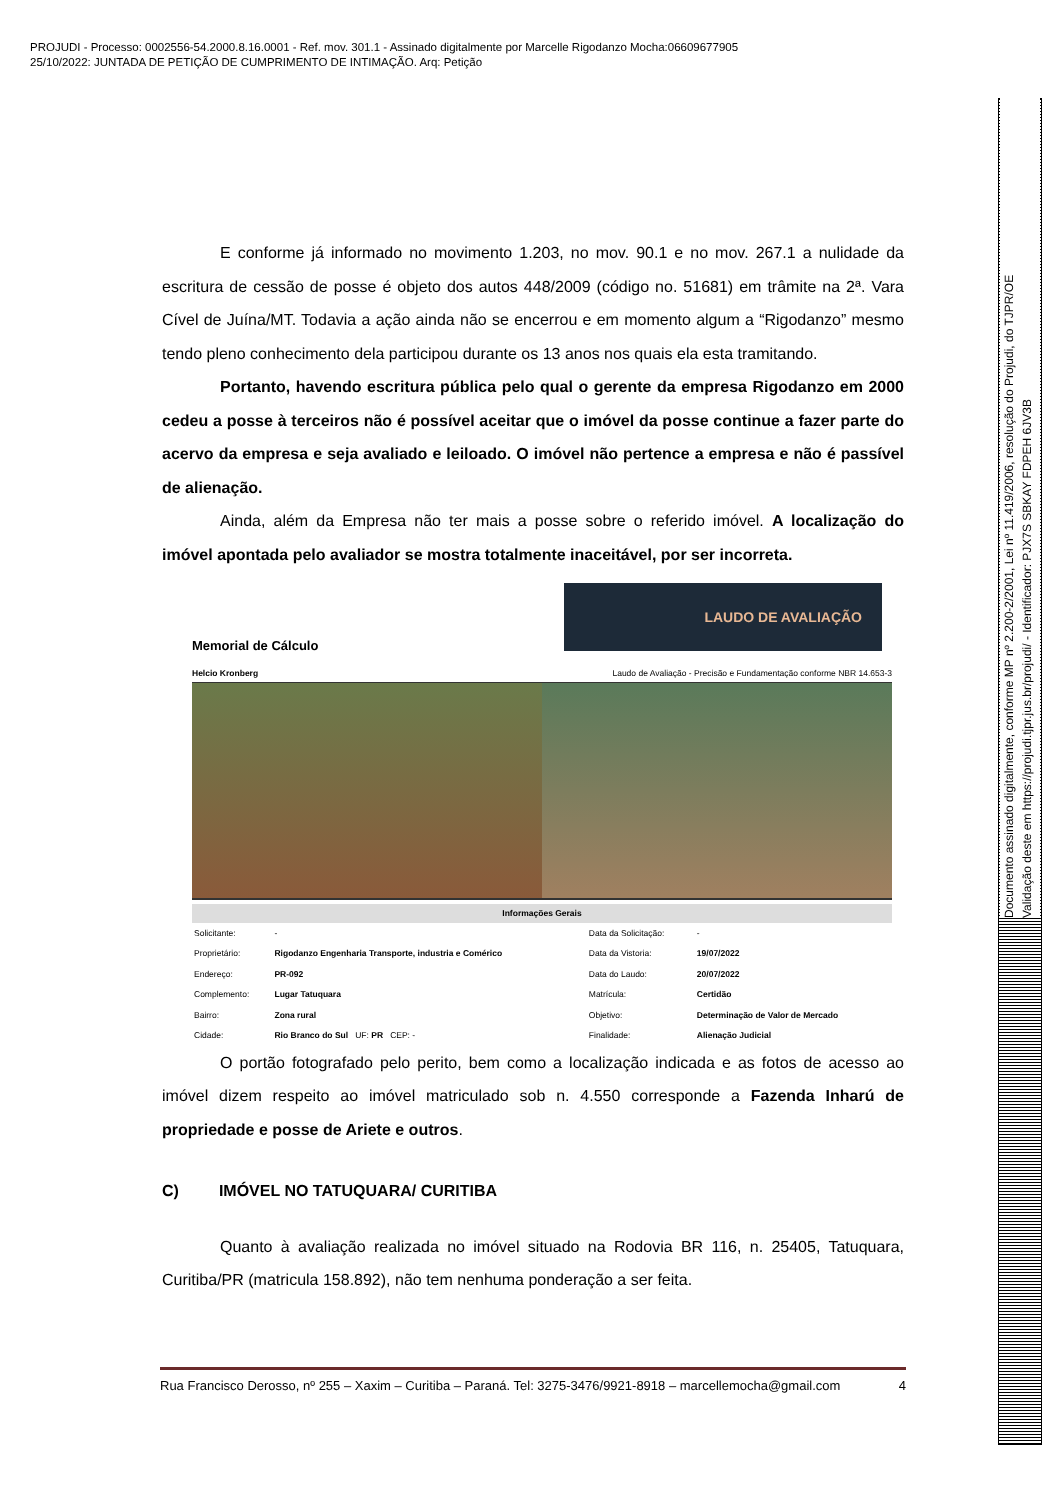PROJUDI - Processo: 0002556-54.2000.8.16.0001 - Ref. mov. 301.1 - Assinado digitalmente por Marcelle Rigodanzo Mocha:06609677905
25/10/2022: JUNTADA DE PETIÇÃO DE CUMPRIMENTO DE INTIMAÇÃO. Arq: Petição
E conforme já informado no movimento 1.203, no mov. 90.1 e no mov. 267.1 a nulidade da escritura de cessão de posse é objeto dos autos 448/2009 (código no. 51681) em trâmite na 2ª. Vara Cível de Juína/MT. Todavia a ação ainda não se encerrou e em momento algum a “Rigodanzo” mesmo tendo pleno conhecimento dela participou durante os 13 anos nos quais ela esta tramitando.
Portanto, havendo escritura pública pelo qual o gerente da empresa Rigodanzo em 2000 cedeu a posse à terceiros não é possível aceitar que o imóvel da posse continue a fazer parte do acervo da empresa e seja avaliado e leiloado. O imóvel não pertence a empresa e não é passível de alienação.
Ainda, além da Empresa não ter mais a posse sobre o referido imóvel. A localização do imóvel apontada pelo avaliador se mostra totalmente inaceitável, por ser incorreta.
LAUDO DE AVALIAÇÃO
Memorial de Cálculo
Helcio Kronberg Laudo de Avaliação - Precisão e Fundamentação conforme NBR 14.653-3
Informações Gerais
| Solicitante: | - | Data da Solicitação: | - |
| Proprietário: | Rigodanzo Engenharia Transporte, industria e Comérico | Data da Vistoria: | 19/07/2022 |
| Endereço: | PR-092 | Data do Laudo: | 20/07/2022 |
| Complemento: | Lugar Tatuquara | Matrícula: | Certidão |
| Bairro: | Zona rural | Objetivo: | Determinação de Valor de Mercado |
| Cidade: | Rio Branco do Sul UF: PR CEP: - | Finalidade: | Alienação Judicial |
O portão fotografado pelo perito, bem como a localização indicada e as fotos de acesso ao imóvel dizem respeito ao imóvel matriculado sob n. 4.550 corresponde a Fazenda Inharú de propriedade e posse de Ariete e outros.
C) IMÓVEL NO TATUQUARA/ CURITIBA
Quanto à avaliação realizada no imóvel situado na Rodovia BR 116, n. 25405, Tatuquara, Curitiba/PR (matricula 158.892), não tem nenhuma ponderação a ser feita.
Rua Francisco Derosso, nº 255 – Xaxim – Curitiba – Paraná. Tel: 3275-3476/9921-8918 – marcellemocha@gmail.com 4
Documento assinado digitalmente, conforme MP nº 2.200-2/2001, Lei nº 11.419/2006, resolução do Projudi, do TJPR/OE
Validação deste em https://projudi.tjpr.jus.br/projudi/ - Identificador: PJX7S SBKAY FDPEH 6JV3B